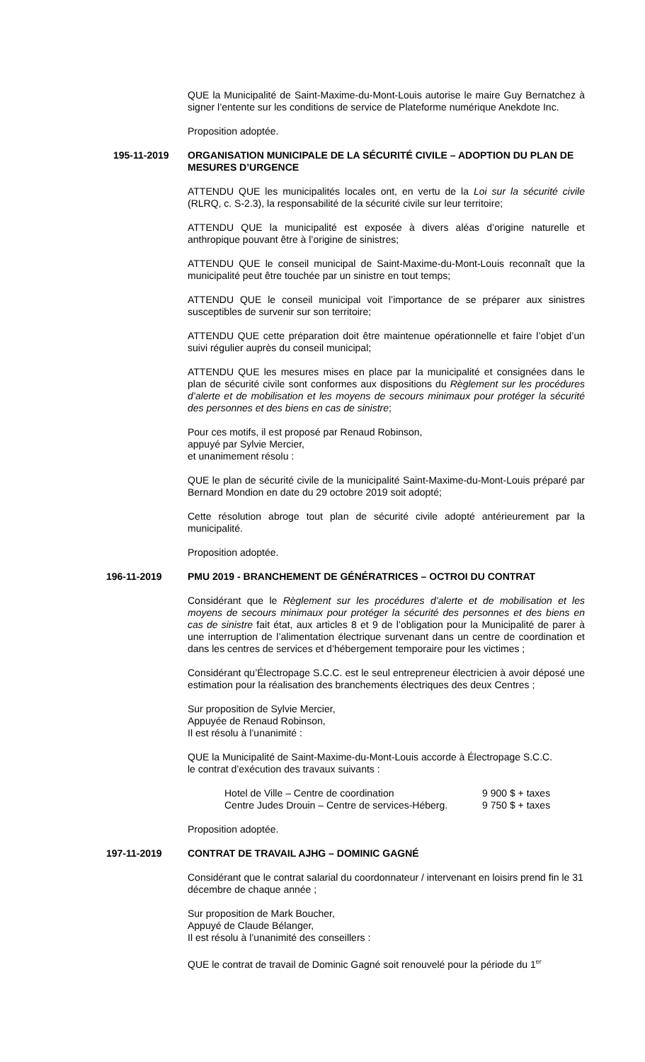QUE la Municipalité de Saint-Maxime-du-Mont-Louis autorise le maire Guy Bernatchez à signer l’entente sur les conditions de service de Plateforme numérique Anekdote Inc.
Proposition adoptée.
195-11-2019
ORGANISATION MUNICIPALE DE LA SÉCURITÉ CIVILE – ADOPTION DU PLAN DE MESURES D’URGENCE
ATTENDU QUE les municipalités locales ont, en vertu de la Loi sur la sécurité civile (RLRQ, c. S-2.3), la responsabilité de la sécurité civile sur leur territoire;
ATTENDU QUE la municipalité est exposée à divers aléas d’origine naturelle et anthropique pouvant être à l’origine de sinistres;
ATTENDU QUE le conseil municipal de Saint-Maxime-du-Mont-Louis reconnaît que la municipalité peut être touchée par un sinistre en tout temps;
ATTENDU QUE le conseil municipal voit l’importance de se préparer aux sinistres susceptibles de survenir sur son territoire;
ATTENDU QUE cette préparation doit être maintenue opérationnelle et faire l’objet d’un suivi régulier auprès du conseil municipal;
ATTENDU QUE les mesures mises en place par la municipalité et consignées dans le plan de sécurité civile sont conformes aux dispositions du Règlement sur les procédures d’alerte et de mobilisation et les moyens de secours minimaux pour protéger la sécurité des personnes et des biens en cas de sinistre;
Pour ces motifs, il est proposé par Renaud Robinson,
appuyé par Sylvie Mercier,
et unanimement résolu :
QUE le plan de sécurité civile de la municipalité Saint-Maxime-du-Mont-Louis préparé par Bernard Mondion en date du 29 octobre 2019 soit adopté;
Cette résolution abroge tout plan de sécurité civile adopté antérieurement par la municipalité.
Proposition adoptée.
196-11-2019
PMU 2019 - BRANCHEMENT DE GÉNÉRATRICES – OCTROI DU CONTRAT
Considérant que le Règlement sur les procédures d’alerte et de mobilisation et les moyens de secours minimaux pour protéger la sécurité des personnes et des biens en cas de sinistre fait état, aux articles 8 et 9 de l’obligation pour la Municipalité de parer à une interruption de l’alimentation électrique survenant dans un centre de coordination et dans les centres de services et d’hébergement temporaire pour les victimes ;
Considérant qu’Électropage S.C.C. est le seul entrepreneur électricien à avoir déposé une estimation pour la réalisation des branchements électriques des deux Centres ;
Sur proposition de Sylvie Mercier,
Appuyée de Renaud Robinson,
Il est résolu à l’unanimité :
QUE la Municipalité de Saint-Maxime-du-Mont-Louis accorde à Électropage S.C.C.
le contrat d’exécution des travaux suivants :
| Hotel de Ville – Centre de coordination | 9 900 $ + taxes |
| Centre Judes Drouin – Centre de services-Héberg. | 9 750 $ + taxes |
Proposition adoptée.
197-11-2019
CONTRAT DE TRAVAIL AJHG – DOMINIC GAGNÉ
Considérant que le contrat salarial du coordonnateur / intervenant en loisirs prend fin le 31 décembre de chaque année ;
Sur proposition de Mark Boucher,
Appuyé de Claude Bélanger,
Il est résolu à l’unanimité des conseillers :
QUE le contrat de travail de Dominic Gagné soit renouvelé pour la période du 1<sup>er</sup>